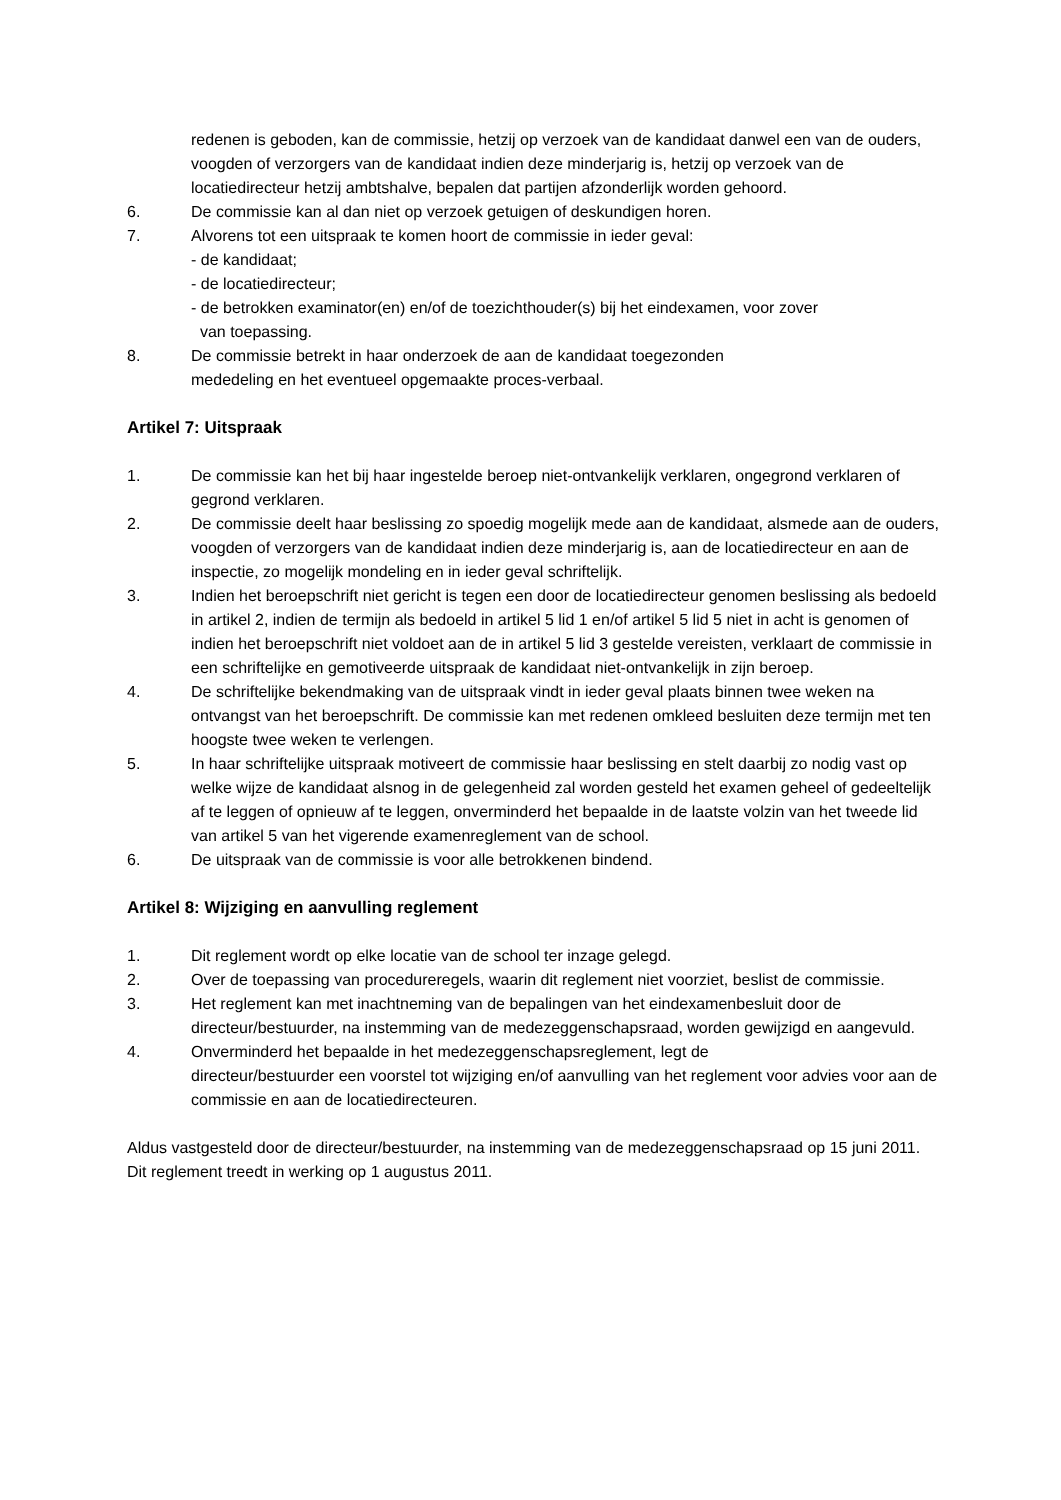redenen is geboden, kan de commissie, hetzij op verzoek van de kandidaat danwel een van de ouders, voogden of verzorgers van de kandidaat indien deze minderjarig is, hetzij op verzoek van de locatiedirecteur hetzij ambtshalve, bepalen dat partijen afzonderlijk worden gehoord.
6. De commissie kan al dan niet op verzoek getuigen of deskundigen horen.
7. Alvorens tot een uitspraak te komen hoort de commissie in ieder geval:
- de kandidaat;
- de locatiedirecteur;
- de betrokken examinator(en) en/of de toezichthouder(s) bij het eindexamen, voor zover
van toepassing.
8. De commissie betrekt in haar onderzoek de aan de kandidaat toegezonden
mededeling en het eventueel opgemaakte proces-verbaal.
Artikel 7: Uitspraak
1. De commissie kan het bij haar ingestelde beroep niet-ontvankelijk verklaren, ongegrond verklaren of gegrond verklaren.
2. De commissie deelt haar beslissing zo spoedig mogelijk mede aan de kandidaat, alsmede aan de ouders, voogden of verzorgers van de kandidaat indien deze minderjarig is, aan de locatiedirecteur en aan de inspectie, zo mogelijk mondeling en in ieder geval schriftelijk.
3. Indien het beroepschrift niet gericht is tegen een door de locatiedirecteur genomen beslissing als bedoeld in artikel 2, indien de termijn als bedoeld in artikel 5 lid 1 en/of artikel 5 lid 5 niet in acht is genomen of indien het beroepschrift niet voldoet aan de in artikel 5 lid 3 gestelde vereisten, verklaart de commissie in een schriftelijke en gemotiveerde uitspraak de kandidaat niet-ontvankelijk in zijn beroep.
4. De schriftelijke bekendmaking van de uitspraak vindt in ieder geval plaats binnen twee weken na ontvangst van het beroepschrift. De commissie kan met redenen omkleed besluiten deze termijn met ten hoogste twee weken te verlengen.
5. In haar schriftelijke uitspraak motiveert de commissie haar beslissing en stelt daarbij zo nodig vast op welke wijze de kandidaat alsnog in de gelegenheid zal worden gesteld het examen geheel of gedeeltelijk af te leggen of opnieuw af te leggen, onverminderd het bepaalde in de laatste volzin van het tweede lid van artikel 5 van het vigerende examenreglement van de school.
6. De uitspraak van de commissie is voor alle betrokkenen bindend.
Artikel 8: Wijziging en aanvulling reglement
1. Dit reglement wordt op elke locatie van de school ter inzage gelegd.
2. Over de toepassing van procedureregels, waarin dit reglement niet voorziet, beslist de commissie.
3. Het reglement kan met inachtneming van de bepalingen van het eindexamenbesluit door de directeur/bestuurder, na instemming van de medezeggenschapsraad, worden gewijzigd en aangevuld.
4. Onverminderd het bepaalde in het medezeggenschapsreglement, legt de
directeur/bestuurder een voorstel tot wijziging en/of aanvulling van het reglement voor advies voor aan de commissie en aan de locatiedirecteuren.
Aldus vastgesteld door de directeur/bestuurder, na instemming van de medezeggenschapsraad op 15 juni 2011. Dit reglement treedt in werking op 1 augustus 2011.